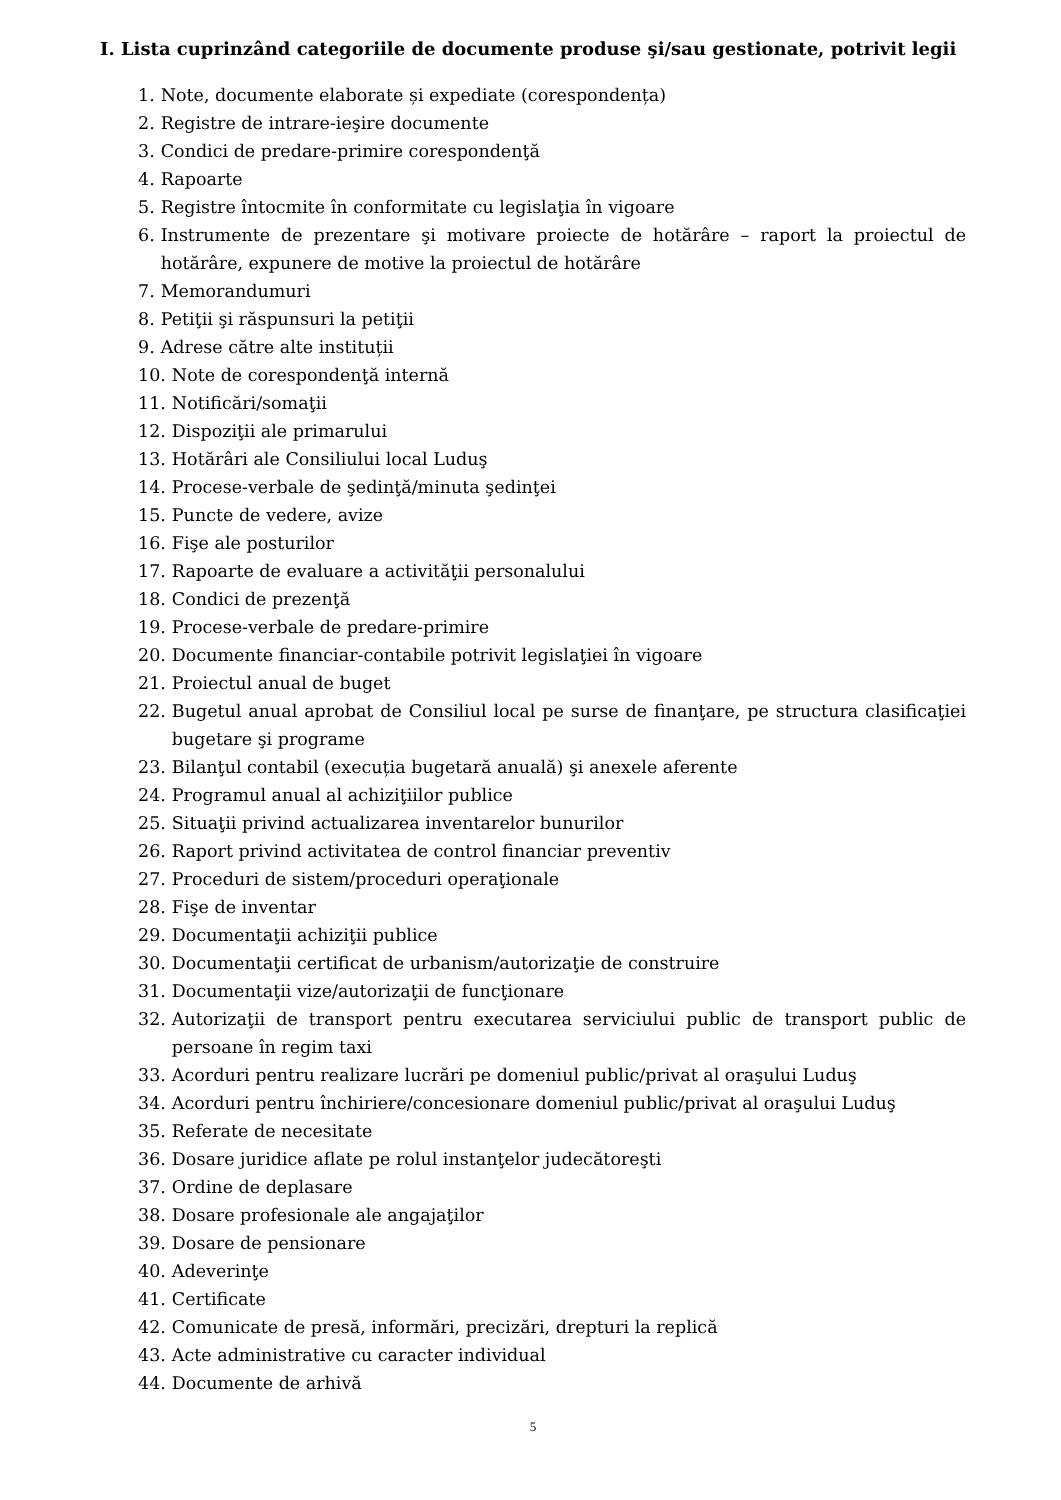I. Lista cuprinzând categoriile de documente produse şi/sau gestionate, potrivit legii
1. Note, documente elaborate și expediate (corespondența)
2. Registre de intrare-ieşire documente
3. Condici de predare-primire corespondenţă
4. Rapoarte
5. Registre întocmite în conformitate cu legislaţia în vigoare
6. Instrumente de prezentare şi motivare proiecte de hotărâre – raport la proiectul de hotărâre, expunere de motive la proiectul de hotărâre
7. Memorandumuri
8. Petiţii şi răspunsuri la petiţii
9. Adrese către alte instituții
10. Note de corespondenţă internă
11. Notificări/somaţii
12. Dispoziţii ale primarului
13. Hotărâri ale Consiliului local Luduş
14. Procese-verbale de şedinţă/minuta şedinţei
15. Puncte de vedere, avize
16. Fişe ale posturilor
17. Rapoarte de evaluare a activităţii personalului
18. Condici de prezenţă
19. Procese-verbale de predare-primire
20. Documente financiar-contabile potrivit legislaţiei în vigoare
21. Proiectul anual de buget
22. Bugetul anual aprobat de Consiliul local pe surse de finanţare, pe structura clasificaţiei bugetare şi programe
23. Bilanţul contabil (execuția bugetară anuală) şi anexele aferente
24. Programul anual al achiziţiilor publice
25. Situaţii privind actualizarea inventarelor bunurilor
26. Raport privind activitatea de control financiar preventiv
27. Proceduri de sistem/proceduri operaţionale
28. Fişe de inventar
29. Documentaţii achiziţii publice
30. Documentaţii certificat de urbanism/autorizaţie de construire
31. Documentaţii vize/autorizaţii de funcţionare
32. Autorizaţii de transport pentru executarea serviciului public de transport public de persoane în regim taxi
33. Acorduri pentru realizare lucrări pe domeniul public/privat al oraşului Luduş
34. Acorduri pentru închiriere/concesionare domeniul public/privat al oraşului Luduş
35. Referate de necesitate
36. Dosare juridice aflate pe rolul instanţelor judecătoreşti
37. Ordine de deplasare
38. Dosare profesionale ale angajaţilor
39. Dosare de pensionare
40. Adeverinţe
41. Certificate
42. Comunicate de presă, informări, precizări, drepturi la replică
43. Acte administrative cu caracter individual
44. Documente de arhivă
5